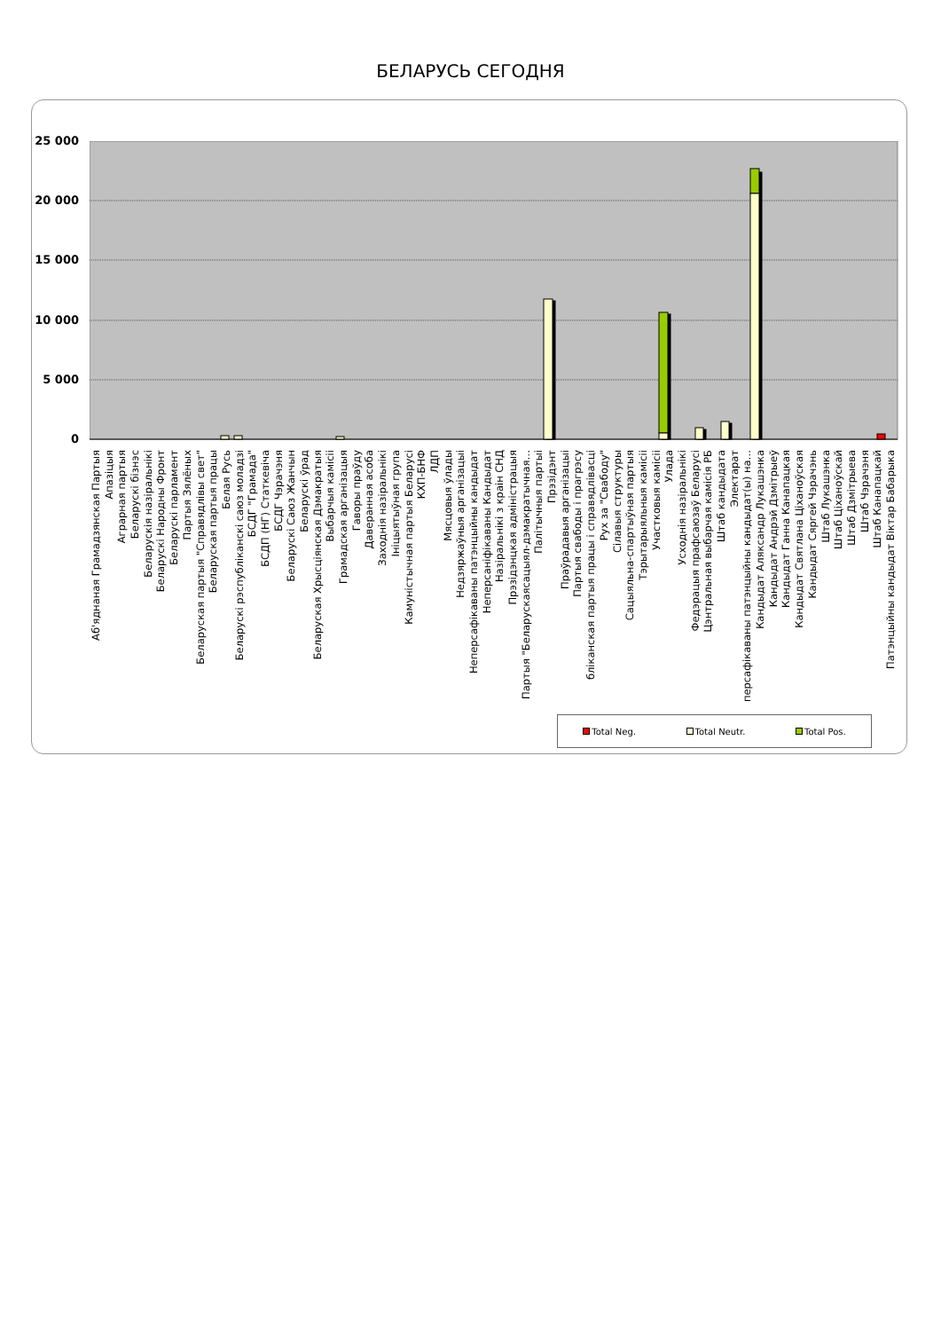БЕЛАРУСЬ СЕГОДНЯ
25 000
20 000
15 000
10 000
5 000
0
Аб'яднаная Грамадзянская Партыя
Апазіцыя
Аграрная партыя
Беларускі бізнэс
Беларускія назіральнікі
Беларускі Народны Фронт
Беларускі парламент
Партыя Зялёных
Беларуская партыя "Справядлівы свет"
Беларуская партыя працы
Белая Русь
Беларускі рэспубліканскі саюз моладзі
БСДГ "Грамада"
БСДП (НГ) Статкевіча
БСДГ Чэрачэня
Беларускі Саюз Жанчын
Беларускі ўрад
Беларуская Хрысціянская Дэмакратыя
Выбарчыя камісіі
Грамадская арганізацыя
Гаворы праўду
Даверанная асоба
Заходнія назіральнікі
Ініцыятыўная група
Камуністычная партыя Беларусі
КХП-БНФ
ЛДП
Мясцовыя ўлады
Недзяржаўныя арганізацыі
Неперсафікаваны патэнцыйны кандыдат
Неперсаніфікаваны Кандыдат
Назіральнікі з краін СНД
Прэзідэнцкая адміністрацыя
Партыя "Беларускаясацыял-дэмакратычная…
Палітычныя партыі
Прэзідэнт
Праўрадавыя арганізацыі
Партыя свабоды і прагрэсу
бліканская партыя працы і справядлівасці
Рух за "Свабоду"
Сілавыя структуры
Сацыяльна-спартыўная партыя
Тэрытарыяльныя камісіі
Участковыя камісіі
Улада
Усходнія назіральнікі
Федэрацыя прафсаюзаў Беларусі
Цэнтральная выбарчая камісія РБ
Штаб кандыдата
Электарат
персафікаваны патэнцыйны кандыдат(ы) на…
Кандыдат Аляксандр Лукашэнка
Кандыдат Андрэй Дзмітрыеў
Кандыдат Ганна Канапацкая
Кандыдат Святлана Ціханоўская
Кандыдат Сяргей Чэрачэнь
Штаб Лукашэнка
Штаб Ціханоўскай
Штаб Дзмітрыева
Штаб Чэрачэня
Штаб Канапацкай
Патэнцыйны кандыдат Віктар Бабарыка
Total Neg. Total Neutr. Total Pos.